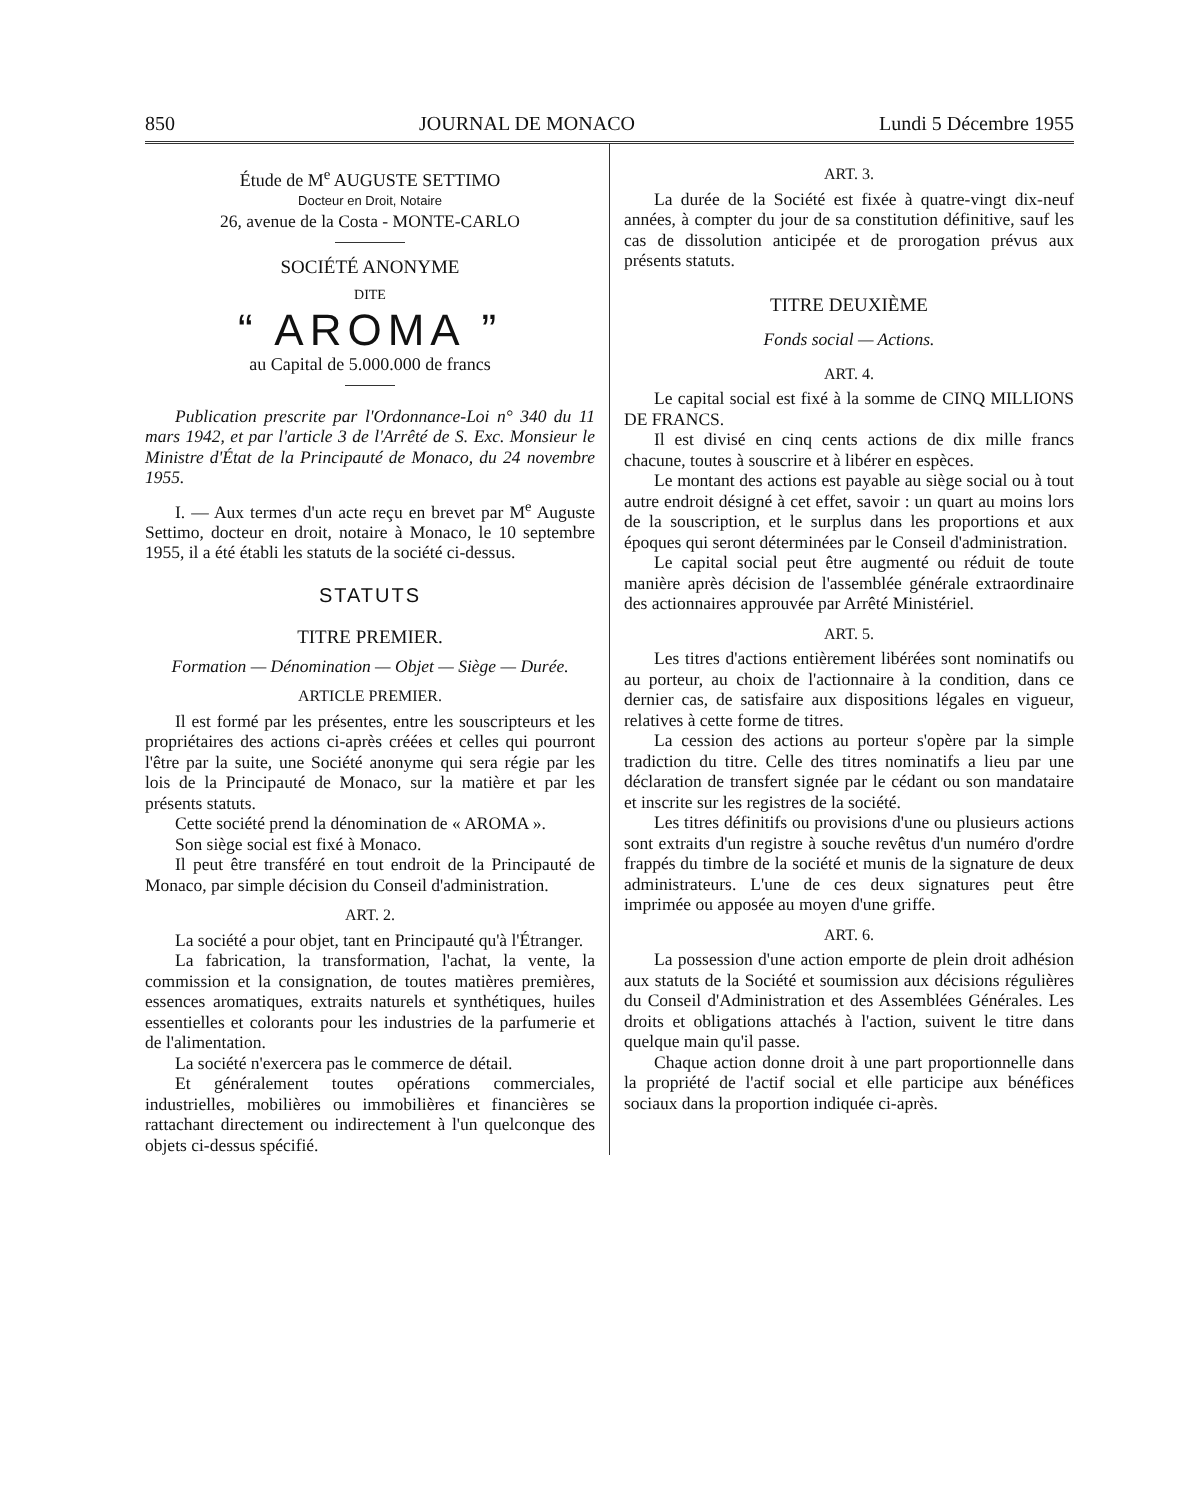850 JOURNAL DE MONACO Lundi 5 Décembre 1955
Étude de M<sup>e</sup> AUGUSTE SETTIMO
Docteur en Droit, Notaire
26, avenue de la Costa - MONTE-CARLO
SOCIÉTÉ ANONYME
DITE
“ AROMA ”
au Capital de 5.000.000 de francs
Publication prescrite par l'Ordonnance-Loi n° 340 du 11 mars 1942, et par l'article 3 de l'Arrêté de S. Exc. Monsieur le Ministre d'État de la Principauté de Monaco, du 24 novembre 1955.
I. — Aux termes d'un acte reçu en brevet par M<sup>e</sup> Auguste Settimo, docteur en droit, notaire à Monaco, le 10 septembre 1955, il a été établi les statuts de la société ci-dessus.
STATUTS
TITRE PREMIER.
Formation — Dénomination — Objet — Siège — Durée.
ARTICLE PREMIER.
Il est formé par les présentes, entre les souscripteurs et les propriétaires des actions ci-après créées et celles qui pourront l'être par la suite, une Société anonyme qui sera régie par les lois de la Principauté de Monaco, sur la matière et par les présents statuts.
Cette société prend la dénomination de « AROMA ».
Son siège social est fixé à Monaco.
Il peut être transféré en tout endroit de la Principauté de Monaco, par simple décision du Conseil d'administration.
ART. 2.
La société a pour objet, tant en Principauté qu'à l'Étranger.
La fabrication, la transformation, l'achat, la vente, la commission et la consignation, de toutes matières premières, essences aromatiques, extraits naturels et synthétiques, huiles essentielles et colorants pour les industries de la parfumerie et de l'alimentation.
La société n'exercera pas le commerce de détail.
Et généralement toutes opérations commerciales, industrielles, mobilières ou immobilières et financières se rattachant directement ou indirectement à l'un quelconque des objets ci-dessus spécifié.
ART. 3.
La durée de la Société est fixée à quatre-vingt dix-neuf années, à compter du jour de sa constitution définitive, sauf les cas de dissolution anticipée et de prorogation prévus aux présents statuts.
TITRE DEUXIÈME
Fonds social — Actions.
ART. 4.
Le capital social est fixé à la somme de CINQ MILLIONS DE FRANCS.
Il est divisé en cinq cents actions de dix mille francs chacune, toutes à souscrire et à libérer en espèces.
Le montant des actions est payable au siège social ou à tout autre endroit désigné à cet effet, savoir : un quart au moins lors de la souscription, et le surplus dans les proportions et aux époques qui seront déterminées par le Conseil d'administration.
Le capital social peut être augmenté ou réduit de toute manière après décision de l'assemblée générale extraordinaire des actionnaires approuvée par Arrêté Ministériel.
ART. 5.
Les titres d'actions entièrement libérées sont nominatifs ou au porteur, au choix de l'actionnaire à la condition, dans ce dernier cas, de satisfaire aux dispositions légales en vigueur, relatives à cette forme de titres.
La cession des actions au porteur s'opère par la simple tradiction du titre. Celle des titres nominatifs a lieu par une déclaration de transfert signée par le cédant ou son mandataire et inscrite sur les registres de la société.
Les titres définitifs ou provisions d'une ou plusieurs actions sont extraits d'un registre à souche revêtus d'un numéro d'ordre frappés du timbre de la société et munis de la signature de deux administrateurs. L'une de ces deux signatures peut être imprimée ou apposée au moyen d'une griffe.
ART. 6.
La possession d'une action emporte de plein droit adhésion aux statuts de la Société et soumission aux décisions régulières du Conseil d'Administration et des Assemblées Générales. Les droits et obligations attachés à l'action, suivent le titre dans quelque main qu'il passe.
Chaque action donne droit à une part proportionnelle dans la propriété de l'actif social et elle participe aux bénéfices sociaux dans la proportion indiquée ci-après.